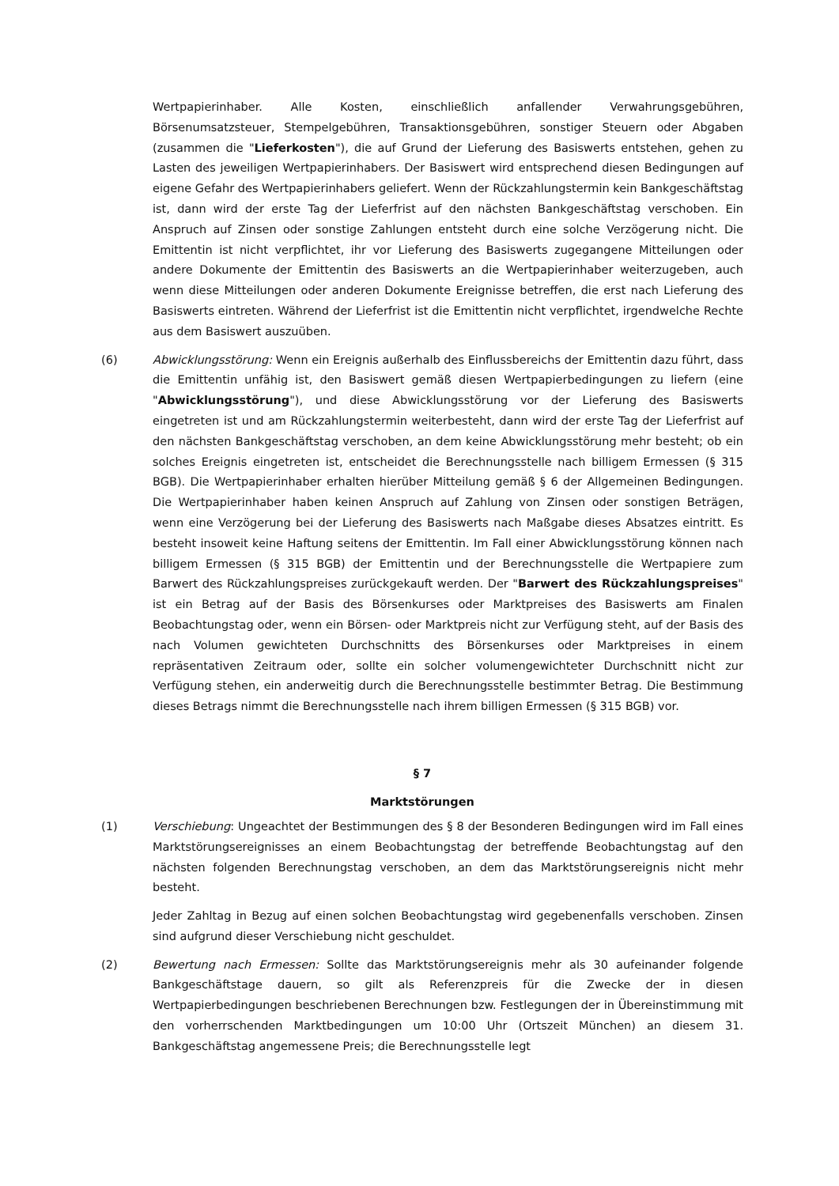Wertpapierinhaber. Alle Kosten, einschließlich anfallender Verwahrungsgebühren, Börsenumsatzsteuer, Stempelgebühren, Transaktionsgebühren, sonstiger Steuern oder Abgaben (zusammen die "Lieferkosten"), die auf Grund der Lieferung des Basiswerts entstehen, gehen zu Lasten des jeweiligen Wertpapierinhabers. Der Basiswert wird entsprechend diesen Bedingungen auf eigene Gefahr des Wertpapierinhabers geliefert. Wenn der Rückzahlungstermin kein Bankgeschäftstag ist, dann wird der erste Tag der Lieferfrist auf den nächsten Bankgeschäftstag verschoben. Ein Anspruch auf Zinsen oder sonstige Zahlungen entsteht durch eine solche Verzögerung nicht. Die Emittentin ist nicht verpflichtet, ihr vor Lieferung des Basiswerts zugegangene Mitteilungen oder andere Dokumente der Emittentin des Basiswerts an die Wertpapierinhaber weiterzugeben, auch wenn diese Mitteilungen oder anderen Dokumente Ereignisse betreffen, die erst nach Lieferung des Basiswerts eintreten. Während der Lieferfrist ist die Emittentin nicht verpflichtet, irgendwelche Rechte aus dem Basiswert auszuüben.
(6) Abwicklungsstörung: Wenn ein Ereignis außerhalb des Einflussbereichs der Emittentin dazu führt, dass die Emittentin unfähig ist, den Basiswert gemäß diesen Wertpapierbedingungen zu liefern (eine "Abwicklungsstörung"), und diese Abwicklungsstörung vor der Lieferung des Basiswerts eingetreten ist und am Rückzahlungstermin weiterbesteht, dann wird der erste Tag der Lieferfrist auf den nächsten Bankgeschäftstag verschoben, an dem keine Abwicklungsstörung mehr besteht; ob ein solches Ereignis eingetreten ist, entscheidet die Berechnungsstelle nach billigem Ermessen (§ 315 BGB). Die Wertpapierinhaber erhalten hierüber Mitteilung gemäß § 6 der Allgemeinen Bedingungen. Die Wertpapierinhaber haben keinen Anspruch auf Zahlung von Zinsen oder sonstigen Beträgen, wenn eine Verzögerung bei der Lieferung des Basiswerts nach Maßgabe dieses Absatzes eintritt. Es besteht insoweit keine Haftung seitens der Emittentin. Im Fall einer Abwicklungsstörung können nach billigem Ermessen (§ 315 BGB) der Emittentin und der Berechnungsstelle die Wertpapiere zum Barwert des Rückzahlungspreises zurückgekauft werden. Der "Barwert des Rückzahlungspreises" ist ein Betrag auf der Basis des Börsenkurses oder Marktpreises des Basiswerts am Finalen Beobachtungstag oder, wenn ein Börsen- oder Marktpreis nicht zur Verfügung steht, auf der Basis des nach Volumen gewichteten Durchschnitts des Börsenkurses oder Marktpreises in einem repräsentativen Zeitraum oder, sollte ein solcher volumengewichteter Durchschnitt nicht zur Verfügung stehen, ein anderweitig durch die Berechnungsstelle bestimmter Betrag. Die Bestimmung dieses Betrags nimmt die Berechnungsstelle nach ihrem billigen Ermessen (§ 315 BGB) vor.
§ 7
Marktstörungen
(1) Verschiebung: Ungeachtet der Bestimmungen des § 8 der Besonderen Bedingungen wird im Fall eines Marktstörungsereignisses an einem Beobachtungstag der betreffende Beobachtungstag auf den nächsten folgenden Berechnungstag verschoben, an dem das Marktstörungsereignis nicht mehr besteht.
Jeder Zahltag in Bezug auf einen solchen Beobachtungstag wird gegebenenfalls verschoben. Zinsen sind aufgrund dieser Verschiebung nicht geschuldet.
(2) Bewertung nach Ermessen: Sollte das Marktstörungsereignis mehr als 30 aufeinander folgende Bankgeschäftstage dauern, so gilt als Referenzpreis für die Zwecke der in diesen Wertpapierbedingungen beschriebenen Berechnungen bzw. Festlegungen der in Übereinstimmung mit den vorherrschenden Marktbedingungen um 10:00 Uhr (Ortszeit München) an diesem 31. Bankgeschäftstag angemessene Preis; die Berechnungsstelle legt